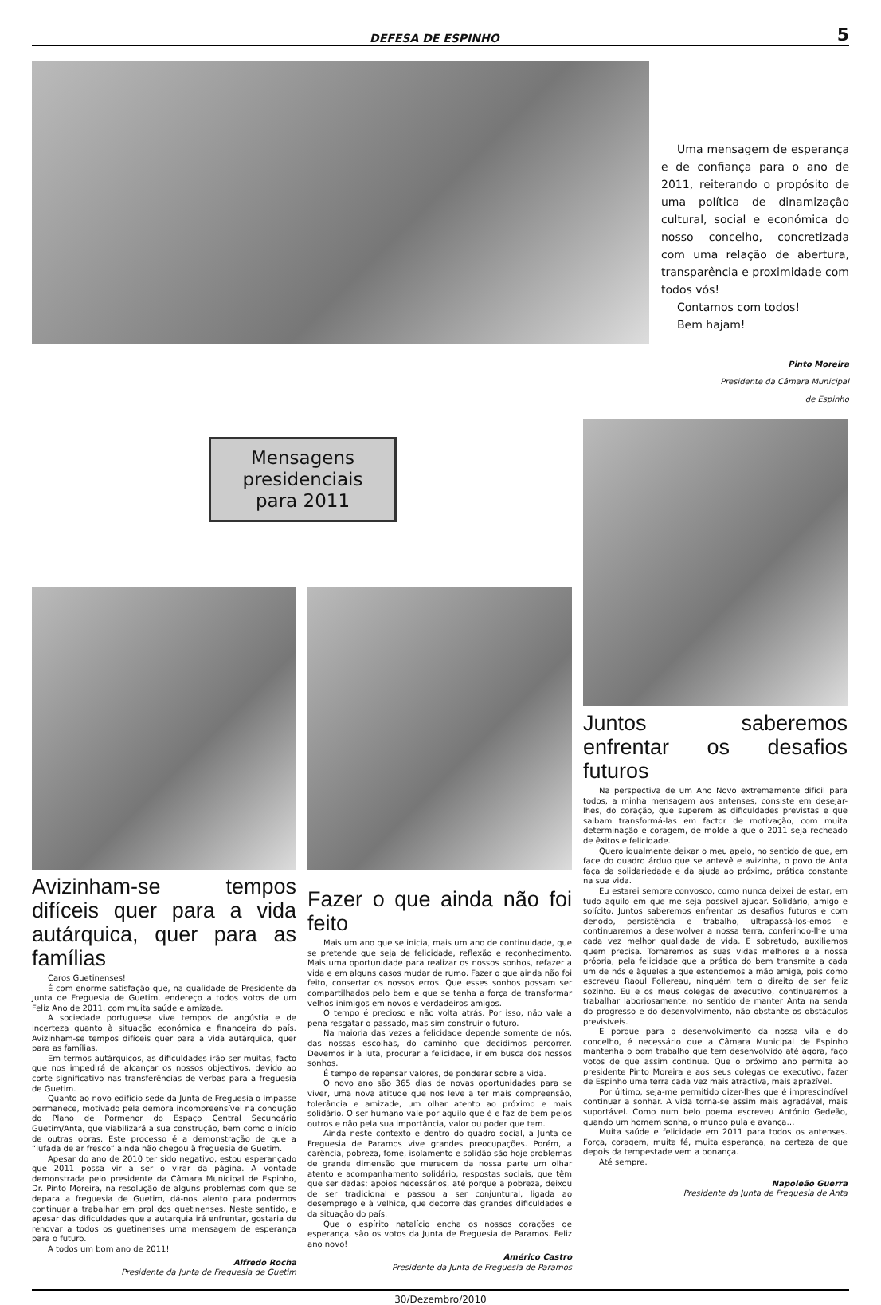DEFESA DE ESPINHO 5
Uma mensagem de esperança e de confiança para o ano de 2011, reiterando o propósito de uma política de dinamização cultural, social e económica do nosso concelho, concretizada com uma relação de abertura, transparência e proximidade com todos vós!
Contamos com todos!
Bem hajam!
Pinto Moreira
Presidente da Câmara Municipal
de Espinho
Mensagens
presidenciais
para 2011
Avizinham-se tempos difíceis quer para a vida autárquica, quer para as famílias
Caros Guetinenses!
É com enorme satisfação que, na qualidade de Presidente da Junta de Freguesia de Guetim, endereço a todos votos de um Feliz Ano de 2011, com muita saúde e amizade.
A sociedade portuguesa vive tempos de angústia e de incerteza quanto à situação económica e financeira do país. Avizinham-se tempos difíceis quer para a vida autárquica, quer para as famílias.
Em termos autárquicos, as dificuldades irão ser muitas, facto que nos impedirá de alcançar os nossos objectivos, devido ao corte significativo nas transferências de verbas para a freguesia de Guetim.
Quanto ao novo edifício sede da Junta de Freguesia o impasse permanece, motivado pela demora incompreensível na condução do Plano de Pormenor do Espaço Central Secundário Guetim/Anta, que viabilizará a sua construção, bem como o início de outras obras. Este processo é a demonstração de que a “lufada de ar fresco” ainda não chegou à freguesia de Guetim.
Apesar do ano de 2010 ter sido negativo, estou esperançado que 2011 possa vir a ser o virar da página. A vontade demonstrada pelo presidente da Câmara Municipal de Espinho, Dr. Pinto Moreira, na resolução de alguns problemas com que se depara a freguesia de Guetim, dá-nos alento para podermos continuar a trabalhar em prol dos guetinenses. Neste sentido, e apesar das dificuldades que a autarquia irá enfrentar, gostaria de renovar a todos os guetinenses uma mensagem de esperança para o futuro.
A todos um bom ano de 2011!
Alfredo Rocha
Presidente da Junta de Freguesia de Guetim
Fazer o que ainda não foi feito
Mais um ano que se inicia, mais um ano de continuidade, que se pretende que seja de felicidade, reflexão e reconhecimento. Mais uma oportunidade para realizar os nossos sonhos, refazer a vida e em alguns casos mudar de rumo. Fazer o que ainda não foi feito, consertar os nossos erros. Que esses sonhos possam ser compartilhados pelo bem e que se tenha a força de transformar velhos inimigos em novos e verdadeiros amigos.
O tempo é precioso e não volta atrás. Por isso, não vale a pena resgatar o passado, mas sim construir o futuro.
Na maioria das vezes a felicidade depende somente de nós, das nossas escolhas, do caminho que decidimos percorrer. Devemos ir à luta, procurar a felicidade, ir em busca dos nossos sonhos.
É tempo de repensar valores, de ponderar sobre a vida.
O novo ano são 365 dias de novas oportunidades para se viver, uma nova atitude que nos leve a ter mais compreensão, tolerância e amizade, um olhar atento ao próximo e mais solidário. O ser humano vale por aquilo que é e faz de bem pelos outros e não pela sua importância, valor ou poder que tem.
Ainda neste contexto e dentro do quadro social, a Junta de Freguesia de Paramos vive grandes preocupações. Porém, a carência, pobreza, fome, isolamento e solidão são hoje problemas de grande dimensão que merecem da nossa parte um olhar atento e acompanhamento solidário, respostas sociais, que têm que ser dadas; apoios necessários, até porque a pobreza, deixou de ser tradicional e passou a ser conjuntural, ligada ao desemprego e à velhice, que decorre das grandes dificuldades e da situação do país.
Que o espírito natalício encha os nossos corações de esperança, são os votos da Junta de Freguesia de Paramos. Feliz ano novo!
Américo Castro
Presidente da Junta de Freguesia de Paramos
Juntos saberemos enfrentar os desafios futuros
Na perspectiva de um Ano Novo extremamente difícil para todos, a minha mensagem aos antenses, consiste em desejar-lhes, do coração, que superem as dificuldades previstas e que saibam transformá-las em factor de motivação, com muita determinação e coragem, de molde a que o 2011 seja recheado de êxitos e felicidade.
Quero igualmente deixar o meu apelo, no sentido de que, em face do quadro árduo que se antevê e avizinha, o povo de Anta faça da solidariedade e da ajuda ao próximo, prática constante na sua vida.
Eu estarei sempre convosco, como nunca deixei de estar, em tudo aquilo em que me seja possível ajudar. Solidário, amigo e solícito. Juntos saberemos enfrentar os desafios futuros e com denodo, persistência e trabalho, ultrapassá-los-emos e continuaremos a desenvolver a nossa terra, conferindo-lhe uma cada vez melhor qualidade de vida. E sobretudo, auxiliemos quem precisa. Tornaremos as suas vidas melhores e a nossa própria, pela felicidade que a prática do bem transmite a cada um de nós e àqueles a que estendemos a mão amiga, pois como escreveu Raoul Follereau, ninguém tem o direito de ser feliz sozinho. Eu e os meus colegas de executivo, continuaremos a trabalhar laboriosamente, no sentido de manter Anta na senda do progresso e do desenvolvimento, não obstante os obstáculos previsíveis.
E porque para o desenvolvimento da nossa vila e do concelho, é necessário que a Câmara Municipal de Espinho mantenha o bom trabalho que tem desenvolvido até agora, faço votos de que assim continue. Que o próximo ano permita ao presidente Pinto Moreira e aos seus colegas de executivo, fazer de Espinho uma terra cada vez mais atractiva, mais aprazível.
Por último, seja-me permitido dizer-lhes que é imprescindível continuar a sonhar. A vida torna-se assim mais agradável, mais suportável. Como num belo poema escreveu António Gedeão, quando um homem sonha, o mundo pula e avança…
Muita saúde e felicidade em 2011 para todos os antenses. Força, coragem, muita fé, muita esperança, na certeza de que depois da tempestade vem a bonança.
Até sempre.
Napoleão Guerra
Presidente da Junta de Freguesia de Anta
30/Dezembro/2010